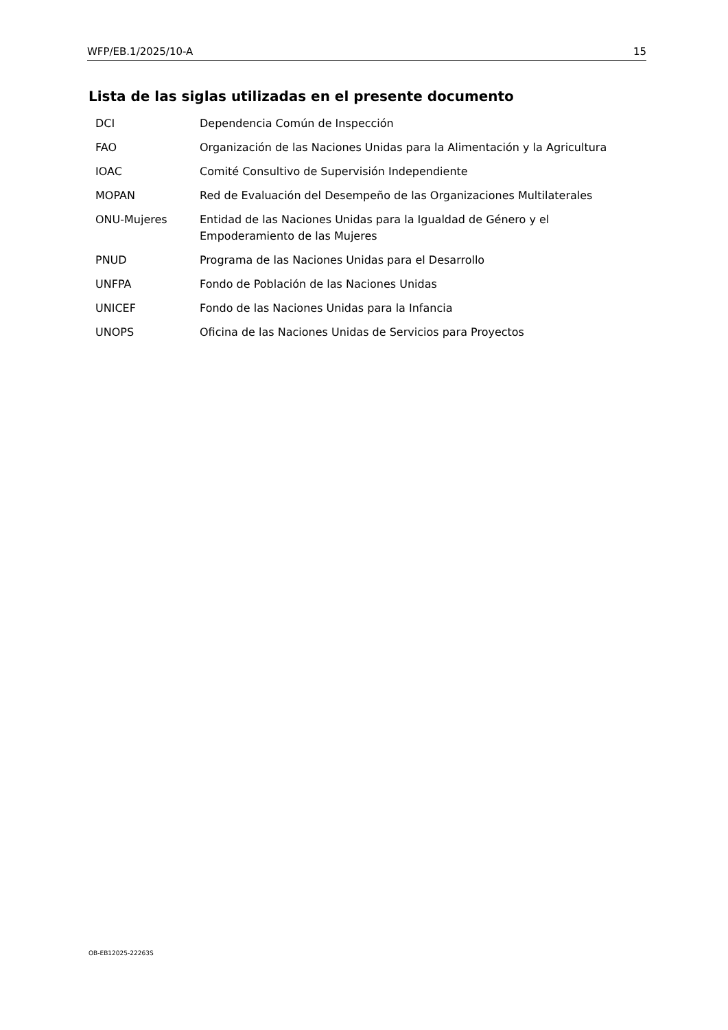WFP/EB.1/2025/10-A 15
Lista de las siglas utilizadas en el presente documento
| DCI | Dependencia Común de Inspección |
| FAO | Organización de las Naciones Unidas para la Alimentación y la Agricultura |
| IOAC | Comité Consultivo de Supervisión Independiente |
| MOPAN | Red de Evaluación del Desempeño de las Organizaciones Multilaterales |
| ONU-Mujeres | Entidad de las Naciones Unidas para la Igualdad de Género y el Empoderamiento de las Mujeres |
| PNUD | Programa de las Naciones Unidas para el Desarrollo |
| UNFPA | Fondo de Población de las Naciones Unidas |
| UNICEF | Fondo de las Naciones Unidas para la Infancia |
| UNOPS | Oficina de las Naciones Unidas de Servicios para Proyectos |
OB-EB12025-22263S